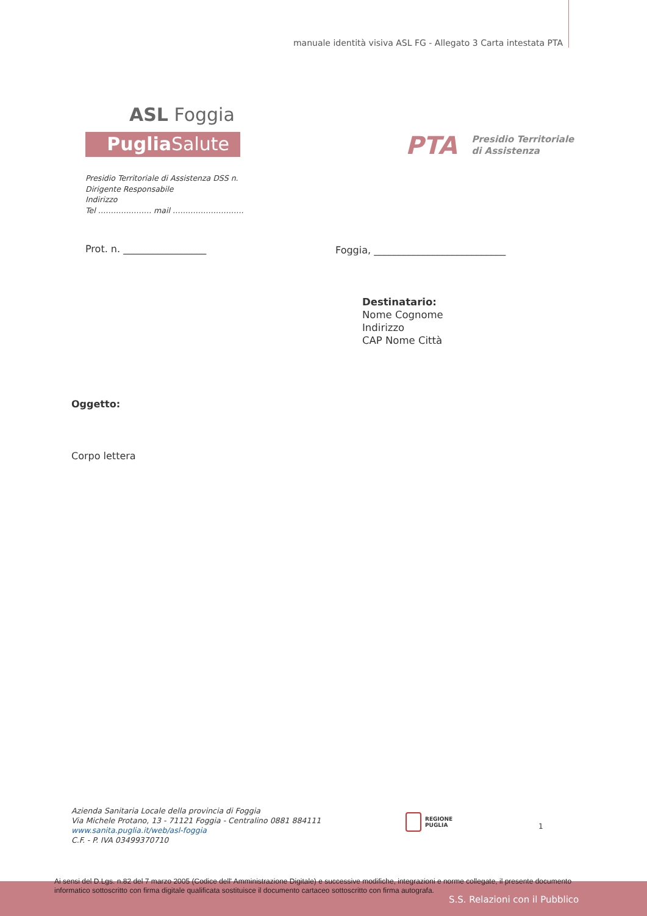manuale identità visiva ASL FG - Allegato 3 Carta intestata PTA
ASL Foggia
Puglia Salute
PTA Presidio Territoriale
di Assistenza
Presidio Territoriale di Assistenza DSS n.
Dirigente Responsabile
Indirizzo
Tel ………………… mail ……………………….
Prot. n. _________________
Foggia, ___________________________
Destinatario:
Nome Cognome
Indirizzo
CAP Nome Città
Oggetto:
Corpo lettera
Azienda Sanitaria Locale della provincia di Foggia
Via Michele Protano, 13 - 71121 Foggia - Centralino 0881 884111
www.sanita.puglia.it/web/asl-foggia
C.F. - P. IVA 03499370710
REGIONE
PUGLIA
1
Ai sensi del D.Lgs. n.82 del 7 marzo 2005 (Codice dell' Amministrazione Digitale) e successive modifiche, integrazioni e norme collegate, il presente documento informatico sottoscritto con firma digitale qualificata sostituisce il documento cartaceo sottoscritto con firma autografa.
S.S. Relazioni con il Pubblico